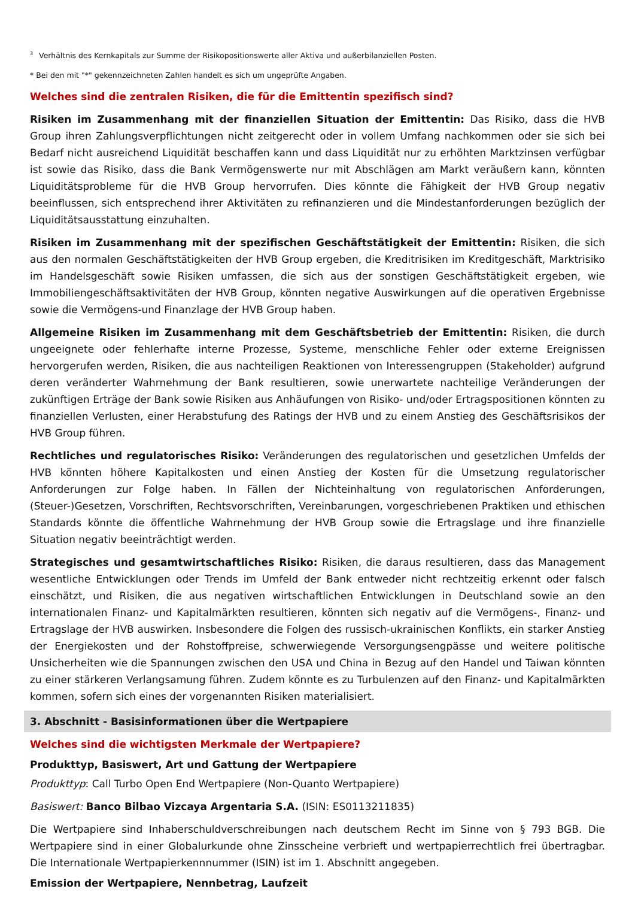<sup>3</sup> Verhältnis des Kernkapitals zur Summe der Risikopositionswerte aller Aktiva und außerbilanziellen Posten.
* Bei den mit "*" gekennzeichneten Zahlen handelt es sich um ungeprüfte Angaben.
Welches sind die zentralen Risiken, die für die Emittentin spezifisch sind?
Risiken im Zusammenhang mit der finanziellen Situation der Emittentin: Das Risiko, dass die HVB Group ihren Zahlungsverpflichtungen nicht zeitgerecht oder in vollem Umfang nachkommen oder sie sich bei Bedarf nicht ausreichend Liquidität beschaffen kann und dass Liquidität nur zu erhöhten Marktzinsen verfügbar ist sowie das Risiko, dass die Bank Vermögenswerte nur mit Abschlägen am Markt veräußern kann, könnten Liquiditätsprobleme für die HVB Group hervorrufen. Dies könnte die Fähigkeit der HVB Group negativ beeinflussen, sich entsprechend ihrer Aktivitäten zu refinanzieren und die Mindestanforderungen bezüglich der Liquiditätsausstattung einzuhalten.
Risiken im Zusammenhang mit der spezifischen Geschäftstätigkeit der Emittentin: Risiken, die sich aus den normalen Geschäftstätigkeiten der HVB Group ergeben, die Kreditrisiken im Kreditgeschäft, Marktrisiko im Handelsgeschäft sowie Risiken umfassen, die sich aus der sonstigen Geschäftstätigkeit ergeben, wie Immobiliengeschäftsaktivitäten der HVB Group, könnten negative Auswirkungen auf die operativen Ergebnisse sowie die Vermögens-und Finanzlage der HVB Group haben.
Allgemeine Risiken im Zusammenhang mit dem Geschäftsbetrieb der Emittentin: Risiken, die durch ungeeignete oder fehlerhafte interne Prozesse, Systeme, menschliche Fehler oder externe Ereignissen hervorgerufen werden, Risiken, die aus nachteiligen Reaktionen von Interessengruppen (Stakeholder) aufgrund deren veränderter Wahrnehmung der Bank resultieren, sowie unerwartete nachteilige Veränderungen der zukünftigen Erträge der Bank sowie Risiken aus Anhäufungen von Risiko- und/oder Ertragspositionen könnten zu finanziellen Verlusten, einer Herabstufung des Ratings der HVB und zu einem Anstieg des Geschäftsrisikos der HVB Group führen.
Rechtliches und regulatorisches Risiko: Veränderungen des regulatorischen und gesetzlichen Umfelds der HVB könnten höhere Kapitalkosten und einen Anstieg der Kosten für die Umsetzung regulatorischer Anforderungen zur Folge haben. In Fällen der Nichteinhaltung von regulatorischen Anforderungen, (Steuer-)Gesetzen, Vorschriften, Rechtsvorschriften, Vereinbarungen, vorgeschriebenen Praktiken und ethischen Standards könnte die öffentliche Wahrnehmung der HVB Group sowie die Ertragslage und ihre finanzielle Situation negativ beeinträchtigt werden.
Strategisches und gesamtwirtschaftliches Risiko: Risiken, die daraus resultieren, dass das Management wesentliche Entwicklungen oder Trends im Umfeld der Bank entweder nicht rechtzeitig erkennt oder falsch einschätzt, und Risiken, die aus negativen wirtschaftlichen Entwicklungen in Deutschland sowie an den internationalen Finanz- und Kapitalmärkten resultieren, könnten sich negativ auf die Vermögens-, Finanz- und Ertragslage der HVB auswirken. Insbesondere die Folgen des russisch-ukrainischen Konflikts, ein starker Anstieg der Energiekosten und der Rohstoffpreise, schwerwiegende Versorgungsengpässe und weitere politische Unsicherheiten wie die Spannungen zwischen den USA und China in Bezug auf den Handel und Taiwan könnten zu einer stärkeren Verlangsamung führen. Zudem könnte es zu Turbulenzen auf den Finanz- und Kapitalmärkten kommen, sofern sich eines der vorgenannten Risiken materialisiert.
3. Abschnitt - Basisinformationen über die Wertpapiere
Welches sind die wichtigsten Merkmale der Wertpapiere?
Produkttyp, Basiswert, Art und Gattung der Wertpapiere
Produkttyp: Call Turbo Open End Wertpapiere (Non-Quanto Wertpapiere)
Basiswert: Banco Bilbao Vizcaya Argentaria S.A. (ISIN: ES0113211835)
Die Wertpapiere sind Inhaberschuldverschreibungen nach deutschem Recht im Sinne von § 793 BGB. Die Wertpapiere sind in einer Globalurkunde ohne Zinsscheine verbrieft und wertpapierrechtlich frei übertragbar. Die Internationale Wertpapierkennnummer (ISIN) ist im 1. Abschnitt angegeben.
Emission der Wertpapiere, Nennbetrag, Laufzeit